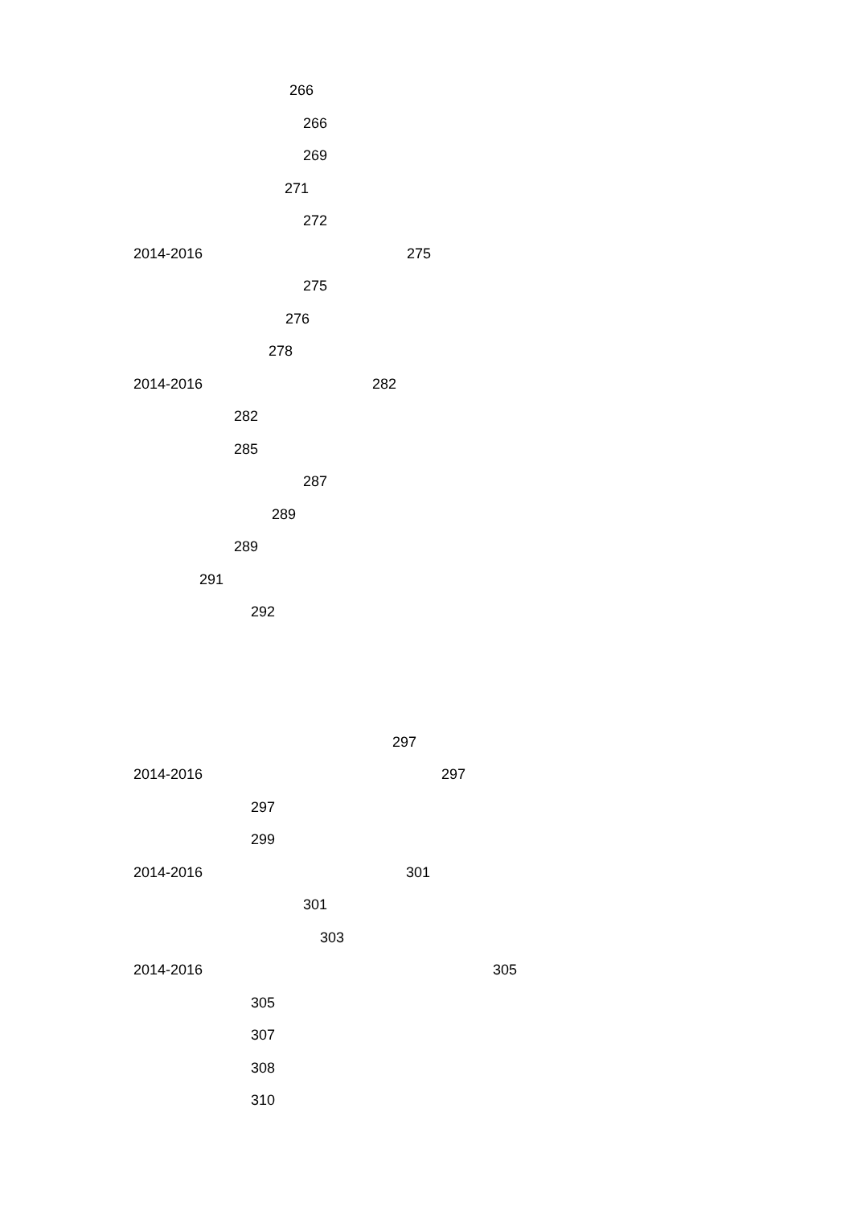266
266
269
271
272
2014-2016 275
275
276
278
2014-2016 282
282
285
287
289
289
291
292
297
2014-2016 297
297
299
2014-2016 301
301
303
2014-2016 305
305
307
308
310